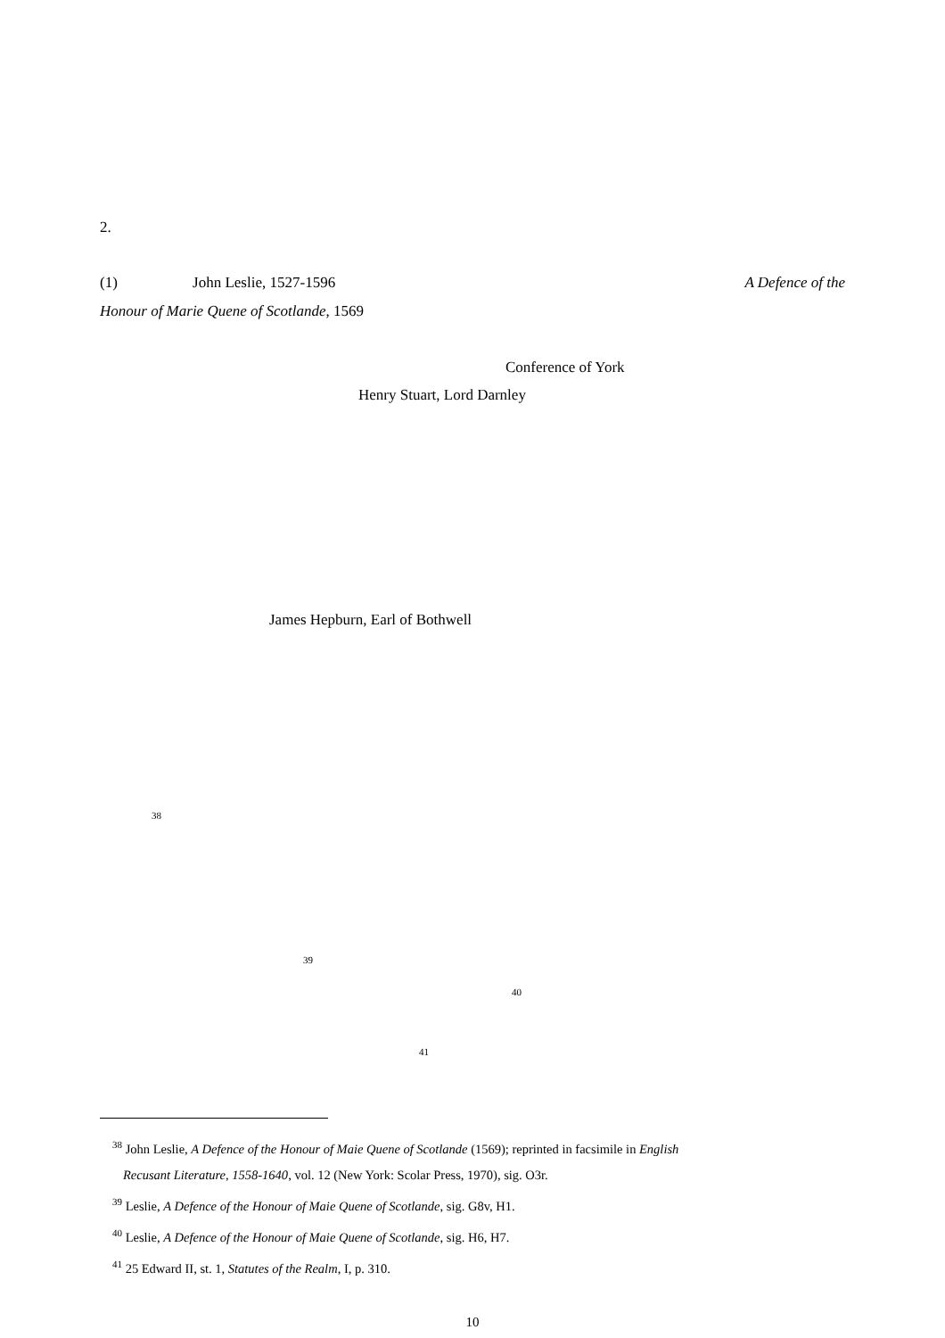2.
(1) John Leslie, 1527-1596 A Defence of the
Honour of Marie Quene of Scotlande, 1569
Conference of York
Henry Stuart, Lord Darnley
James Hepburn, Earl of Bothwell
<sup>38</sup>
<sup>39</sup>
<sup>40</sup>
<sup>41</sup>
<sup>38</sup> John Leslie, A Defence of the Honour of Maie Quene of Scotlande (1569); reprinted in facsimile in English
Recusant Literature, 1558-1640, vol. 12 (New York: Scolar Press, 1970), sig. O3r.
<sup>39</sup> Leslie, A Defence of the Honour of Maie Quene of Scotlande, sig. G8v, H1.
<sup>40</sup> Leslie, A Defence of the Honour of Maie Quene of Scotlande, sig. H6, H7.
<sup>41</sup> 25 Edward II, st. 1, Statutes of the Realm, I, p. 310.
10